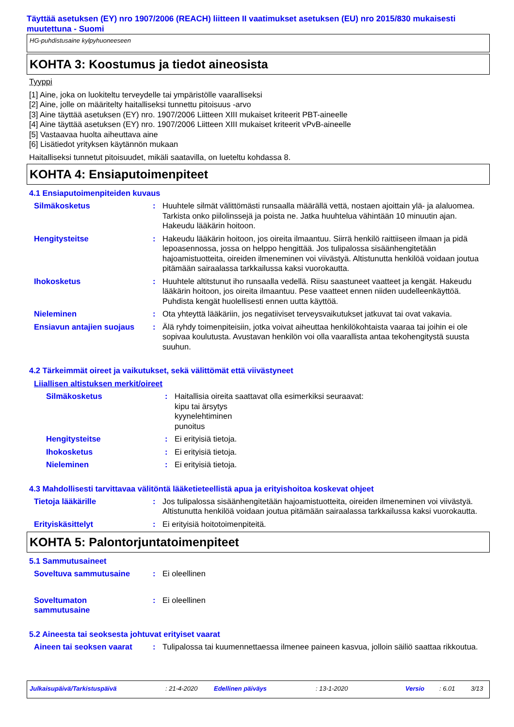Täyttää asetuksen (EY) nro 1907/2006 (REACH) liitteen II vaatimukset asetuksen (EU) nro 2015/830 mukaisesti muutettuna - Suomi
HG-puhdistusaine kylpyhuoneeseen
KOHTA 3: Koostumus ja tiedot aineosista
Tyyppi
[1] Aine, joka on luokiteltu terveydelle tai ympäristölle vaaralliseksi
[2] Aine, jolle on määritelty haitalliseksi tunnettu pitoisuus -arvo
[3] Aine täyttää asetuksen (EY) nro. 1907/2006 Liitteen XIII mukaiset kriteerit PBT-aineelle
[4] Aine täyttää asetuksen (EY) nro. 1907/2006 Liitteen XIII mukaiset kriteerit vPvB-aineelle
[5] Vastaavaa huolta aiheuttava aine
[6] Lisätiedot yrityksen käytännön mukaan
Haitalliseksi tunnetut pitoisuudet, mikäli saatavilla, on lueteltu kohdassa 8.
KOHTA 4: Ensiaputoimenpiteet
4.1 Ensiaputoimenpiteiden kuvaus
Silmäkosketus : Huuhtele silmät välittömästi runsaalla määrällä vettä, nostaen ajoittain ylä- ja alaluomea. Tarkista onko piilolinssejä ja poista ne. Jatka huuhtelua vähintään 10 minuutin ajan. Hakeudu lääkärin hoitoon.
Hengitysteitse : Hakeudu lääkärin hoitoon, jos oireita ilmaantuu. Siirrä henkilö raittiiseen ilmaan ja pidä lepoasennossa, jossa on helppo hengittää. Jos tulipalossa sisäänhengitetään hajoamistuotteita, oireiden ilmeneminen voi viivästyä. Altistunutta henkilöä voidaan joutua pitämään sairaalassa tarkkailussa kaksi vuorokautta.
Ihokosketus : Huuhtele altitstunut iho runsaalla vedellä. Riisu saastuneet vaatteet ja kengät. Hakeudu lääkärin hoitoon, jos oireita ilmaantuu. Pese vaatteet ennen niiden uudelleenkäyttöä. Puhdista kengät huolellisesti ennen uutta käyttöä.
Nieleminen : Ota yhteyttä lääkäriin, jos negatiiviset terveysvaikutukset jatkuvat tai ovat vakavia.
Ensiavun antajien suojaus
: Älä ryhdy toimenpiteisiin, jotka voivat aiheuttaa henkilökohtaista vaaraa tai joihin ei ole sopivaa koulutusta. Avustavan henkilön voi olla vaarallista antaa tekohengitystä suusta suuhun.
4.2 Tärkeimmät oireet ja vaikutukset, sekä välittömät että viivästyneet
Liiallisen altistuksen merkit/oireet
Silmäkosketus : Haitallisia oireita saattavat olla esimerkiksi seuraavat:
kipu tai ärsytys
kyynelehtiminen
punoitus
Hengitysteitse : Ei erityisiä tietoja.
Ihokosketus : Ei erityisiä tietoja.
Nieleminen : Ei erityisiä tietoja.
4.3 Mahdollisesti tarvittavaa välitöntä lääketieteellistä apua ja erityishoitoa koskevat ohjeet
Tietoja lääkärille : Jos tulipalossa sisäänhengitetään hajoamistuotteita, oireiden ilmeneminen voi viivästyä. Altistunutta henkilöä voidaan joutua pitämään sairaalassa tarkkailussa kaksi vuorokautta.
Erityiskäsittelyt : Ei erityisiä hoitotoimenpiteitä.
KOHTA 5: Palontorjuntatoimenpiteet
5.1 Sammutusaineet
Soveltuva sammutusaine : Ei oleellinen
Soveltumaton
sammutusaine
: Ei oleellinen
5.2 Aineesta tai seoksesta johtuvat erityiset vaarat
Aineen tai seoksen vaarat
: Tulipalossa tai kuumennettaessa ilmenee paineen kasvua, jolloin säiliö saattaa rikkoutua.
Julkaisupäivä/Tarkistuspäivä: 21-4-2020 Edellinen päiväys: 13-1-2020 Versio: 6.01 3/13